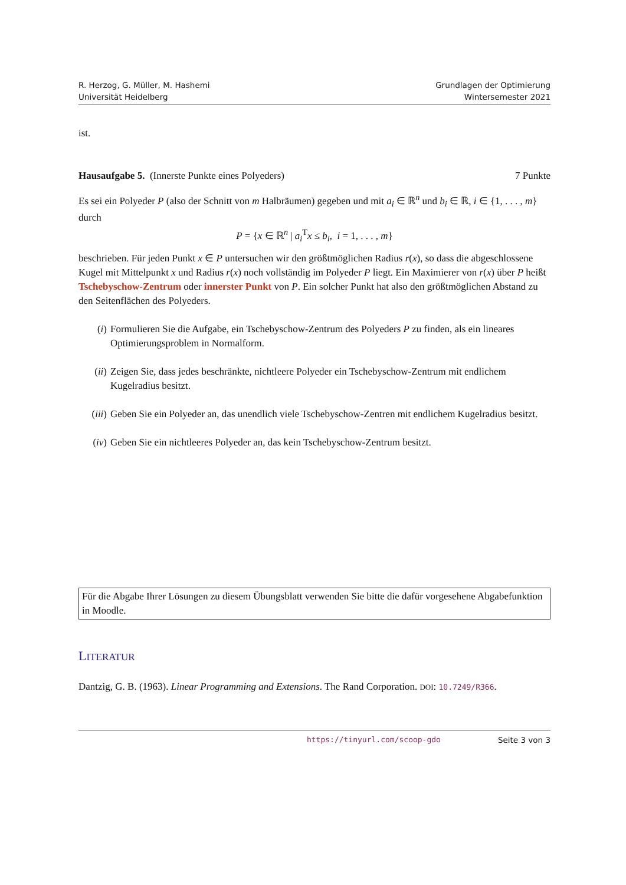R. Herzog, G. Müller, M. Hashemi
Universität Heidelberg
Grundlagen der Optimierung
Wintersemester 2021
ist.
Hausaufgabe 5. (Innerste Punkte eines Polyeders) 7 Punkte
Es sei ein Polyeder P (also der Schnitt von m Halbräumen) gegeben und mit a<sub>i</sub> ∈ ℝ<sup>n</sup> und b<sub>i</sub> ∈ ℝ, i ∈ {1, . . . , m} durch
P = {x ∈ ℝ<sup>n</sup> | a<sub>i</sub><sup>T</sup>x ≤ b<sub>i</sub>, i = 1, . . . , m}
beschrieben. Für jeden Punkt x ∈ P untersuchen wir den größtmöglichen Radius r(x), so dass die abgeschlossene Kugel mit Mittelpunkt x und Radius r(x) noch vollständig im Polyeder P liegt. Ein Maximierer von r(x) über P heißt Tschebyschow-Zentrum oder innerster Punkt von P. Ein solcher Punkt hat also den größtmöglichen Abstand zu den Seitenflächen des Polyeders.
(i) Formulieren Sie die Aufgabe, ein Tschebyschow-Zentrum des Polyeders P zu finden, als ein lineares Optimierungsproblem in Normalform.
(ii) Zeigen Sie, dass jedes beschränkte, nichtleere Polyeder ein Tschebyschow-Zentrum mit endlichem Kugelradius besitzt.
(iii) Geben Sie ein Polyeder an, das unendlich viele Tschebyschow-Zentren mit endlichem Kugelradius besitzt.
(iv) Geben Sie ein nichtleeres Polyeder an, das kein Tschebyschow-Zentrum besitzt.
Für die Abgabe Ihrer Lösungen zu diesem Übungsblatt verwenden Sie bitte die dafür vorgesehene Abgabefunktion in Moodle.
LITERATUR
Dantzig, G. B. (1963). Linear Programming and Extensions. The Rand Corporation. DOI: 10.7249/R366.
https://tinyurl.com/scoop-gdo Seite 3 von 3